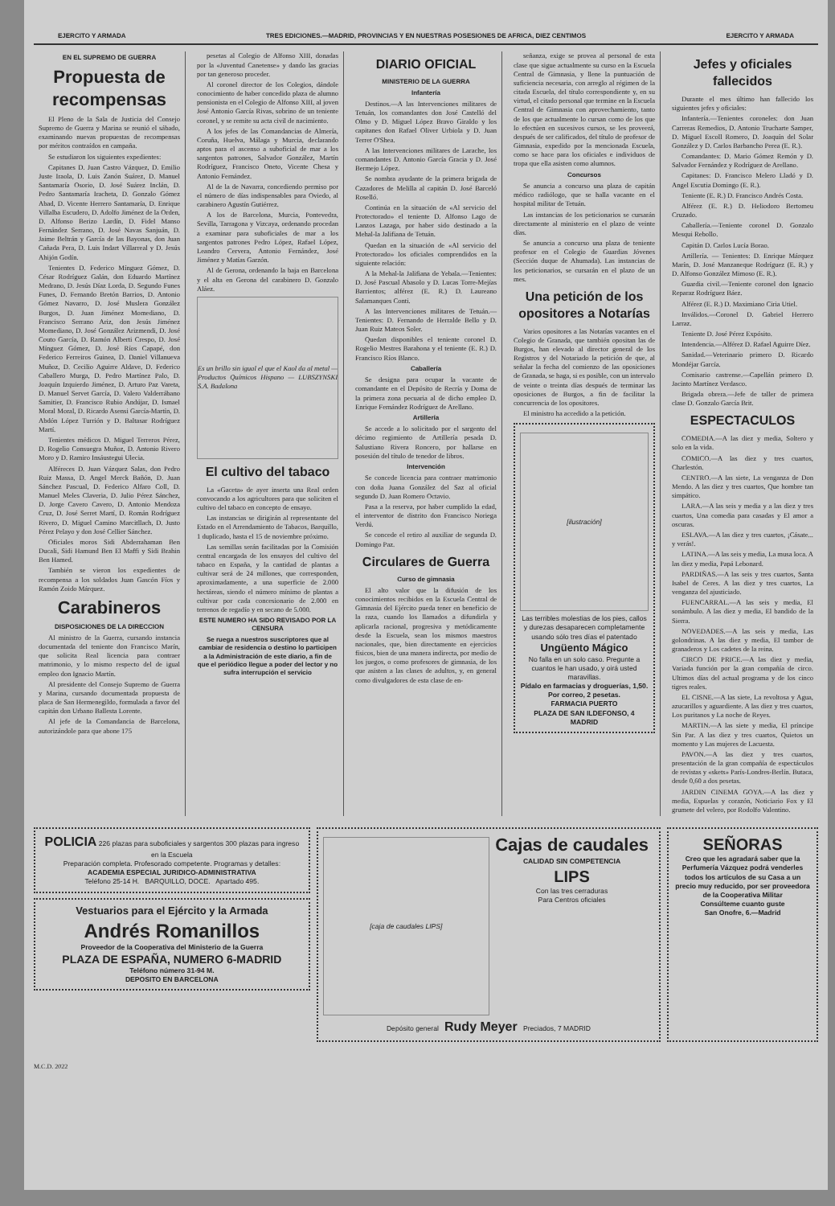EJERCITO Y ARMADA TRES EDICIONES.—MADRID, PROVINCIAS Y EN NUESTRAS POSESIONES DE AFRICA, DIEZ CENTIMOS EJERCITO Y ARMADA
EN EL SUPREMO DE GUERRA
Propuesta de recompensas
El Pleno de la Sala de Justicia del Consejo Supremo de Guerra y Marina se reunió el sábado, examinando nuevas propuestas de recompensas por méritos contraídos en campaña.
Se estudiaron los siguientes expedientes:
Capitanes D. Juan Castro Vázquez, D. Emilio Juste Iraola, D. Luis Zanón Suárez, D. Manuel Santamaría Osorio, D. José Suárez Inclán, D. Pedro Santamaría Iracheta, D. Gonzalo Gómez Abad, D. Vicente Herrero Santamaría, D. Enrique Villalba Escudero, D. Adolfo Jiménez de la Orden, D. Alfonso Berizo Lardín, D. Fidel Manso Fernández Serrano, D. José Navas Sanjuán, D. Jaime Beltrán y García de las Bayonas, don Juan Cañada Pera, D. Luis Indart Villarreal y D. Jesús Ahijón Godín.
Tenientes D. Federico Mínguez Gómez, D. César Rodríguez Galán, don Eduardo Martínez Medrano, D. Jesús Díaz Lorda, D. Segundo Funes Funes, D. Fernando Bretón Barrios, D. Antonio Gómez Navarro, D. José Muslera González Burgos, D. Juan Jiménez Momediano, D. Francisco Serrano Ariz, don Jesús Jiménez Momediano, D. José González Arizmendi, D. José Couto García, D. Ramón Alberti Crespo, D. José Mínguez Gómez, D. José Ríos Capapé, don Federico Ferreiros Guinea, D. Daniel Villanueva Muñoz, D. Cecilio Aguirre Aldave, D. Federico Caballero Murga, D. Pedro Martínez Palo, D. Joaquín Izquierdo Jiménez, D. Arturo Paz Vareta, D. Manuel Servet García, D. Valero Valderrábano Samitier, D. Francisco Rubio Andújar, D. Ismael Moral Moral, D. Ricardo Asensi García-Martín, D. Abdón López Turrión y D. Baltasar Rodríguez Martí.
Tenientes médicos D. Miguel Terreros Pérez, D. Rogelio Consuegra Muñoz, D. Antonio Rivero Moro y D. Ramiro Insáustegui Ulecia.
Alféreces D. Juan Vázquez Salas, don Pedro Ruiz Massa, D. Angel Merck Bañón, D. Juan Sánchez Pascual, D. Federico Alfaro Coll, D. Manuel Meles Claveria, D. Julio Pérez Sánchez, D. Jorge Cavero Cavero, D. Antonio Mendoza Cruz, D. José Serret Martí, D. Román Rodríguez Rivero, D. Miguel Camino Marcitllach, D. Justo Pérez Pelayo y don José Cellier Sánchez.
Oficiales moros Sidi Abderrahaman Ben Ducali, Sidi Hamund Ben El Maffi y Sidi Brahin Ben Hamed.
También se vieron los expedientes de recompensa a los soldados Juan Gascón Fíos y Ramón Zoido Márquez.
Carabineros
DISPOSICIONES DE LA DIRECCION
Al ministro de la Guerra, cursando instancia documentada del teniente don Francisco Marín, que solicita Real licencia para contraer matrimonio, y lo mismo respecto del de igual empleo don Ignacio Martín.
Al presidente del Consejo Supremo de Guerra y Marina, cursando documentada propuesta de placa de San Hermenegildo, formulada a favor del capitán don Urbano Ballesta Lorente.
Al jefe de la Comandancia de Barcelona, autorizándole para que abone 175
pesetas al Colegio de Alfonso XIII, donadas por la «Juventud Canetense» y dando las gracias por tan generoso proceder.
Al coronel director de los Colegios, dándole conocimiento de haber concedido plaza de alumno pensionista en el Colegio de Alfonso XIII, al joven José Antonio García Rivas, sobrino de un teniente coronel, y se remite su acta civil de nacimiento.
A los jefes de las Comandancias de Almería, Coruña, Huelva, Málaga y Murcia, declarando aptos para el ascenso a suboficial de mar a los sargentos patrones, Salvador González, Martín Rodríguez, Francisco Oneto, Vicente Chesa y Antonio Fernández.
Al de la de Navarra, concediendo permiso por el número de días indispensables para Oviedo, al carabinero Agustín Gutiérrez.
A los de Barcelona, Murcia, Pontevedra, Sevilla, Tarragona y Vizcaya, ordenando procedan a examinar para suboficiales de mar a los sargentos patrones Pedro López, Rafael López, Leandro Cervera, Antonio Fernández, José Jiménez y Matías Garzón.
Al de Gerona, ordenando la baja en Barcelona y el alta en Gerona del carabinero D. Gonzalo Aláez.
Es un brillo sin igual el que el Kaol da al metal — Productos Químicos Hispano — LUBSZYNSKI S.A. Badalona
El cultivo del tabaco
La «Gaceta» de ayer inserta una Real orden convocando a los agricultores para que soliciten el cultivo del tabaco en concepto de ensayo.
Las instancias se dirigirán al representante del Estado en el Arrendamiento de Tabacos, Barquillo, 1 duplicado, hasta el 15 de noviembre próximo.
Las semillas serán facilitadas por la Comisión central encargada de los ensayos del cultivo del tabaco en España, y la cantidad de plantas a cultivar será de 24 millones, que corresponden, aproximadamente, a una superficie de 2.000 hectáreas, siendo el número mínimo de plantas a cultivar por cada concesionario de 2.000 en terrenos de regadío y en secano de 5.000.
ESTE NUMERO HA SIDO REVISADO POR LA CENSURA
Se ruega a nuestros suscriptores que al cambiar de residencia o destino lo participen a la Administración de este diario, a fin de que el periódico llegue a poder del lector y no sufra interrupción el servicio
DIARIO OFICIAL
MINISTERIO DE LA GUERRA
Infantería
Destinos.—A las Intervenciones militares de Tetuán, los comandantes don José Castelló del Olmo y D. Miguel López Bravo Giraldo y los capitanes don Rafael Oliver Urbiola y D. Juan Terrer O'Shea.
A las Intervenciones militares de Larache, los comandantes D. Antonio García Gracia y D. José Bermejo López.
Se nombra ayudante de la primera brigada de Cazadores de Melilla al capitán D. José Barceló Roselló.
Continúa en la situación de «Al servicio del Protectorado» el teniente D. Alfonso Lago de Lanzos Lazaga, por haber sido destinado a la Mehal-la Jalifiana de Tetuán.
Quedan en la situación de «Al servicio del Protectorado» los oficiales comprendidos en la siguiente relación:
A la Mehal-la Jalifiana de Yebala.—Tenientes: D. José Pascual Abasolo y D. Lucas Torre-Mejías Barrientos; alférez (E. R.) D. Laureano Salamanques Conti.
A las Intervenciones militares de Tetuán.—Tenientes: D. Fernando de Herralde Bello y D. Juan Ruiz Mateos Soler.
Quedan disponibles el teniente coronel D. Rogelio Mestres Barahona y el teniente (E. R.) D. Francisco Ríos Blanco.
Caballería
Se designa para ocupar la vacante de comandante en el Depósito de Recría y Doma de la primera zona pecuaria al de dicho empleo D. Enrique Fernández Rodríguez de Arellano.
Artillería
Se accede a lo solicitado por el sargento del décimo regimiento de Artillería pesada D. Salustiano Rivera Roncero, por hallarse en posesión del título de tenedor de libros.
Intervención
Se concede licencia para contraer matrimonio con doña Juana González del Saz al oficial segundo D. Juan Romero Octavio.
Pasa a la reserva, por haber cumplido la edad, el interventor de distrito don Francisco Noriega Verdú.
Se concede el retiro al auxiliar de segunda D. Domingo Paz.
Circulares de Guerra
Curso de gimnasia
El alto valor que la difusión de los conocimientos recibidos en la Escuela Central de Gimnasia del Ejército pueda tener en beneficio de la raza, cuando los llamados a difundirla y aplicarla racional, progresiva y metódicamente desde la Escuela, sean los mismos maestros nacionales, que, bien directamente en ejercicios físicos, bien de una manera indirecta, por medio de los juegos, o como profesores de gimnasia, de los que asisten a las clases de adultos, y, en general como divulgadores de esta clase de en-
señanza, exige se provea al personal de esta clase que sigue actualmente su curso en la Escuela Central de Gimnasia, y llene la puntuación de suficiencia necesaria, con arreglo al régimen de la citada Escuela, del título correspondiente y, en su virtud, el citado personal que termine en la Escuela Central de Gimnasia con aprovechamiento, tanto de los que actualmente lo cursan como de los que lo efectúen en sucesivos cursos, se les proveerá, después de ser calificados, del título de profesor de Gimnasia, expedido por la mencionada Escuela, como se hace para los oficiales e individuos de tropa que ella asisten como alumnos.
Concursos
Se anuncia a concurso una plaza de capitán médico radiólogo, que se halla vacante en el hospital militar de Tetuán.
Las instancias de los peticionarios se cursarán directamente al ministerio en el plazo de veinte días.
Se anuncia a concurso una plaza de teniente profesor en el Colegio de Guardias Jóvenes (Sección duque de Ahumada). Las instancias de los peticionarios, se cursarán en el plazo de un mes.
Una petición de los opositores a Notarías
Varios opositores a las Notarías vacantes en el Colegio de Granada, que también opositan las de Burgos, han elevado al director general de los Registros y del Notariado la petición de que, al señalar la fecha del comienzo de las oposiciones de Granada, se haga, si es posible, con un intervalo de veinte o treinta días después de terminar las oposiciones de Burgos, a fin de facilitar la concurrencia de los opositores.
El ministro ha accedido a la petición.
[ilustración]
Las terribles molestias de los pies, callos y durezas desaparecen completamente usando sólo tres días el patentado
Ungüento Mágico
No falla en un solo caso. Pregunte a cuantos le han usado, y oirá usted maravillas.
Pídalo en farmacias y droguerías, 1,50. Por correo, 2 pesetas.
FARMACIA PUERTO
PLAZA DE SAN ILDEFONSO, 4
MADRID
Jefes y oficiales fallecidos
Durante el mes último han fallecido los siguientes jefes y oficiales:
Infantería.—Tenientes coroneles: don Juan Carreras Remedios, D. Antonio Trucharte Samper, D. Miguel Escoll Romero, D. Joaquín del Solar González y D. Carlos Barbancho Perea (E. R.).
Comandantes: D. Mario Gómez Remón y D. Salvador Fernández y Rodríguez de Arellano.
Capitanes: D. Francisco Melero Lladó y D. Angel Escutia Domingo (E. R.).
Teniente (E. R.) D. Francisco Andrés Costa.
Alférez (E. R.) D. Heliodoro Bertomeu Cruzado.
Caballería.—Teniente coronel D. Gonzalo Mesqui Rebollo.
Capitán D. Carlos Lucía Borao.
Artillería. — Tenientes: D. Enrique Márquez Marín, D. José Manzaneque Rodríguez (E. R.) y D. Alfonso González Mimoso (E. R.).
Guardia civil.—Teniente coronel don Ignacio Reparaz Rodríguez Báez.
Alférez (E. R.) D. Maximiano Ciria Utiel.
Inválidos.—Coronel D. Gabriel Herrero Larraz.
Teniente D. José Pérez Expósito.
Intendencia.—Alférez D. Rafael Aguirre Díez.
Sanidad.—Veterinario primero D. Ricardo Mondéjar García.
Comisario castrense.—Capellán primero D. Jacinto Martínez Verdasco.
Brigada obrera.—Jefe de taller de primera clase D. Gonzalo García Brit.
ESPECTACULOS
COMEDIA.—A las diez y media, Soltero y solo en la vida.
COMICO.—A las diez y tres cuartos, Charlestón.
CENTRO.—A las siete, La venganza de Don Mendo. A las diez y tres cuartos, Que hombre tan simpático.
LARA.—A las seis y media y a las diez y tres cuartos, Una comedia para casadas y El amor a oscuras.
ESLAVA.—A las diez y tres cuartos, ¡Cásate... y verás!.
LATINA.—A las seis y media, La musa loca. A las diez y media, Papá Lebonard.
PARDIÑAS.—A las seis y tres cuartos, Santa Isabel de Ceres. A las diez y tres cuartos, La venganza del ajusticiado.
FUENCARRAL.—A las seis y media, El sonámbulo. A las diez y media, El bandido de la Sierra.
NOVEDADES.—A las seis y media, Las golondrinas. A las diez y media, El tambor de granaderos y Los cadetes de la reina.
CIRCO DE PRICE.—A las diez y media, Variada función por la gran compañía de circo. Ultimos días del actual programa y de los cinco tigres reales.
EL CISNE.—A las siete, La revoltosa y Agua, azucarillos y aguardiente. A las diez y tres cuartos, Los puritanos y La noche de Reyes.
MARTIN.—A las siete y media, El príncipe Sin Par. A las diez y tres cuartos, Quietos un momento y Las mujeres de Lacuesta.
PAVON.—A las diez y tres cuartos, presentación de la gran compañía de espectáculos de revistas y «skets» París-Londres-Berlín. Butaca, desde 0,60 a dos pesetas.
JARDIN CINEMA GOYA.—A las diez y media, Espuelas y corazón, Noticiario Fox y El grumete del velero, por Rodolfo Valentino.
POLICIA 226 plazas para suboficiales y sargentos 300 plazas para ingreso en la Escuela
Preparación completa. Profesorado competente. Programas y detalles:
ACADEMIA ESPECIAL JURIDICO-ADMINISTRATIVA
Teléfono 25-14 H. BARQUILLO, DOCE. Apartado 495.
Vestuarios para el Ejército y la Armada
Andrés Romanillos
Proveedor de la Cooperativa del Ministerio de la Guerra
PLAZA DE ESPAÑA, NUMERO 6-MADRID
Teléfono número 31-94 M.
DEPOSITO EN BARCELONA
[caja de caudales LIPS]
Cajas de caudales
CALIDAD SIN COMPETENCIA
LIPS
Con las tres cerraduras
Para Centros oficiales
Depósito general Rudy Meyer Preciados, 7 MADRID
SEÑORAS
Creo que les agradará saber que la Perfumería Vázquez podrá venderles todos los artículos de su Casa a un precio muy reducido, por ser proveedora de la Cooperativa Militar
Consúlteme cuanto guste
San Onofre, 6.—Madrid
M.C.D. 2022